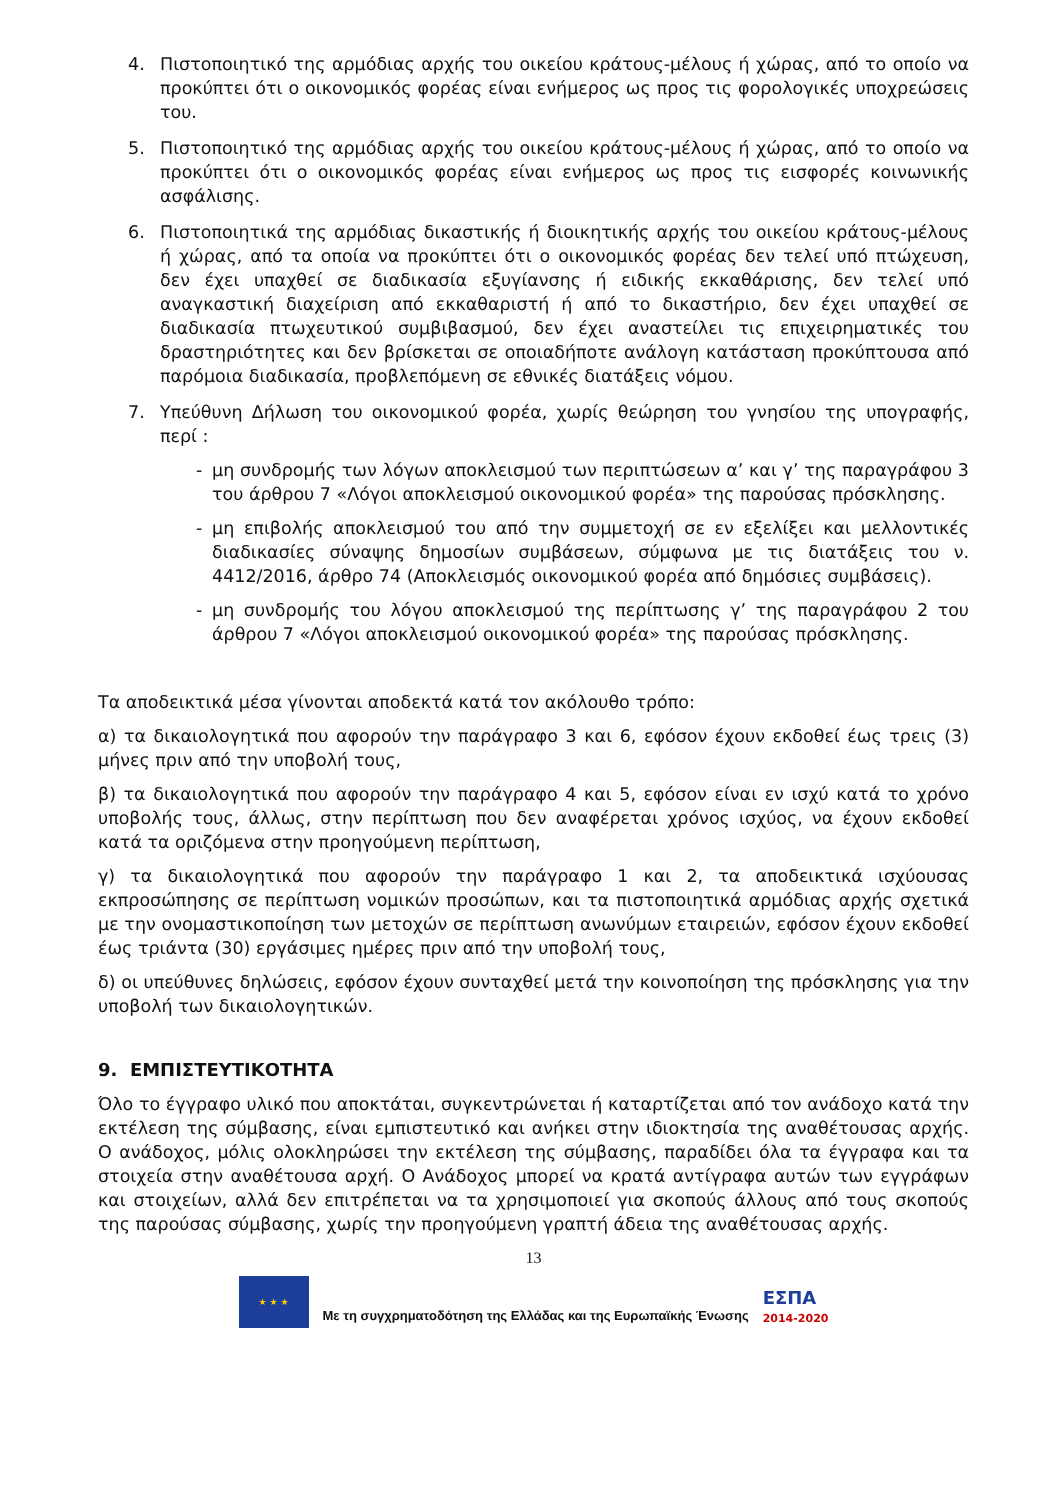4. Πιστοποιητικό της αρμόδιας αρχής του οικείου κράτους-μέλους ή χώρας, από το οποίο να προκύπτει ότι ο οικονομικός φορέας είναι ενήμερος ως προς τις φορολογικές υποχρεώσεις του.
5. Πιστοποιητικό της αρμόδιας αρχής του οικείου κράτους-μέλους ή χώρας, από το οποίο να προκύπτει ότι ο οικονομικός φορέας είναι ενήμερος ως προς τις εισφορές κοινωνικής ασφάλισης.
6. Πιστοποιητικά της αρμόδιας δικαστικής ή διοικητικής αρχής του οικείου κράτους-μέλους ή χώρας, από τα οποία να προκύπτει ότι ο οικονομικός φορέας δεν τελεί υπό πτώχευση, δεν έχει υπαχθεί σε διαδικασία εξυγίανσης ή ειδικής εκκαθάρισης, δεν τελεί υπό αναγκαστική διαχείριση από εκκαθαριστή ή από το δικαστήριο, δεν έχει υπαχθεί σε διαδικασία πτωχευτικού συμβιβασμού, δεν έχει αναστείλει τις επιχειρηματικές του δραστηριότητες και δεν βρίσκεται σε οποιαδήποτε ανάλογη κατάσταση προκύπτουσα από παρόμοια διαδικασία, προβλεπόμενη σε εθνικές διατάξεις νόμου.
7. Υπεύθυνη Δήλωση του οικονομικού φορέα, χωρίς θεώρηση του γνησίου της υπογραφής, περί :
- μη συνδρομής των λόγων αποκλεισμού των περιπτώσεων α’ και γ’ της παραγράφου 3 του άρθρου 7 «Λόγοι αποκλεισμού οικονομικού φορέα» της παρούσας πρόσκλησης.
- μη επιβολής αποκλεισμού του από την συμμετοχή σε εν εξελίξει και μελλοντικές διαδικασίες σύναψης δημοσίων συμβάσεων, σύμφωνα με τις διατάξεις του ν. 4412/2016, άρθρο 74 (Αποκλεισμός οικονομικού φορέα από δημόσιες συμβάσεις).
- μη συνδρομής του λόγου αποκλεισμού της περίπτωσης γ’ της παραγράφου 2 του άρθρου 7 «Λόγοι αποκλεισμού οικονομικού φορέα» της παρούσας πρόσκλησης.
Τα αποδεικτικά μέσα γίνονται αποδεκτά κατά τον ακόλουθο τρόπο:
α) τα δικαιολογητικά που αφορούν την παράγραφο 3 και 6, εφόσον έχουν εκδοθεί έως τρεις (3) μήνες πριν από την υποβολή τους,
β) τα δικαιολογητικά που αφορούν την παράγραφο 4 και 5, εφόσον είναι εν ισχύ κατά το χρόνο υποβολής τους, άλλως, στην περίπτωση που δεν αναφέρεται χρόνος ισχύος, να έχουν εκδοθεί κατά τα οριζόμενα στην προηγούμενη περίπτωση,
γ) τα δικαιολογητικά που αφορούν την παράγραφο 1 και 2, τα αποδεικτικά ισχύουσας εκπροσώπησης σε περίπτωση νομικών προσώπων, και τα πιστοποιητικά αρμόδιας αρχής σχετικά με την ονομαστικοποίηση των μετοχών σε περίπτωση ανωνύμων εταιρειών, εφόσον έχουν εκδοθεί έως τριάντα (30) εργάσιμες ημέρες πριν από την υποβολή τους,
δ) οι υπεύθυνες δηλώσεις, εφόσον έχουν συνταχθεί μετά την κοινοποίηση της πρόσκλησης για την υποβολή των δικαιολογητικών.
9. ΕΜΠΙΣΤΕΥΤΙΚΟΤΗΤΑ
Όλο το έγγραφο υλικό που αποκτάται, συγκεντρώνεται ή καταρτίζεται από τον ανάδοχο κατά την εκτέλεση της σύμβασης, είναι εμπιστευτικό και ανήκει στην ιδιοκτησία της αναθέτουσας αρχής. Ο ανάδοχος, μόλις ολοκληρώσει την εκτέλεση της σύμβασης, παραδίδει όλα τα έγγραφα και τα στοιχεία στην αναθέτουσα αρχή. Ο Ανάδοχος μπορεί να κρατά αντίγραφα αυτών των εγγράφων και στοιχείων, αλλά δεν επιτρέπεται να τα χρησιμοποιεί για σκοπούς άλλους από τους σκοπούς της παρούσας σύμβασης, χωρίς την προηγούμενη γραπτή άδεια της αναθέτουσας αρχής.
13
★ ★ ★
Με τη συγχρηματοδότηση της Ελλάδας και της Ευρωπαϊκής Ένωσης
ΕΣΠΑ
2014-2020